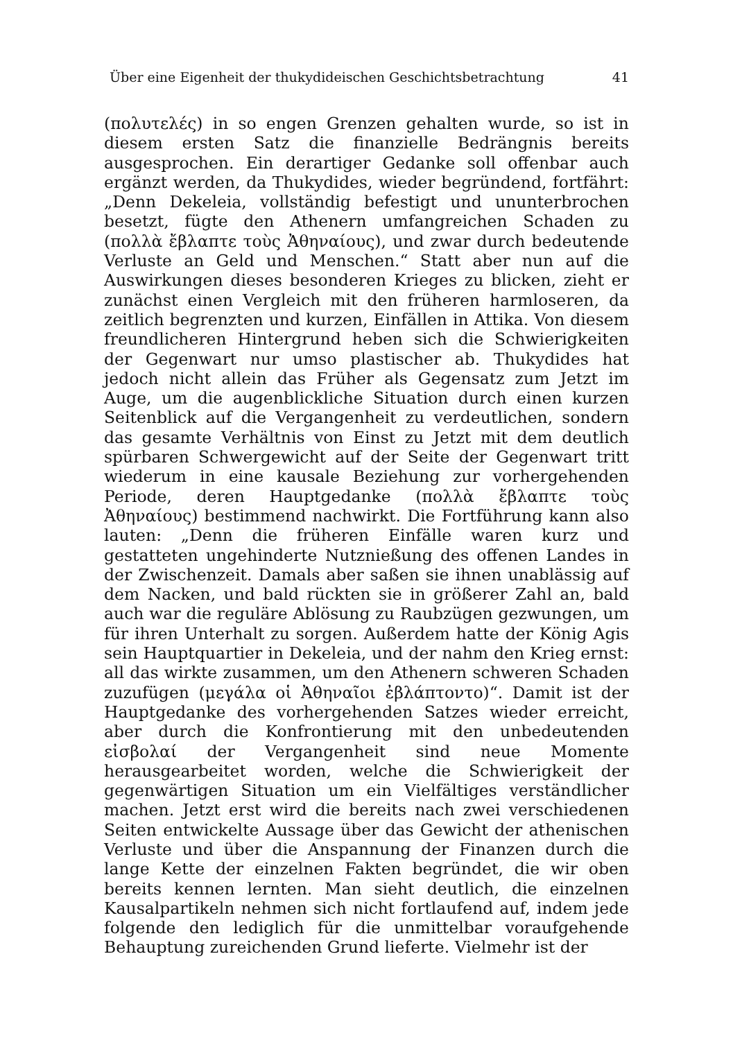Über eine Eigenheit der thukydideischen Geschichtsbetrachtung 41
(πολυτελές) in so engen Grenzen gehalten wurde, so ist in diesem ersten Satz die finanzielle Bedrängnis bereits ausgesprochen. Ein derartiger Gedanke soll offenbar auch ergänzt werden, da Thukydides, wieder begründend, fortfährt: „Denn Dekeleia, vollständig befestigt und ununterbrochen besetzt, fügte den Athenern umfangreichen Schaden zu (πολλὰ ἔβλαπτε τοὺς Ἀθηναίους), und zwar durch bedeutende Verluste an Geld und Menschen.“ Statt aber nun auf die Auswirkungen dieses besonderen Krieges zu blicken, zieht er zunächst einen Vergleich mit den früheren harmloseren, da zeitlich begrenzten und kurzen, Einfällen in Attika. Von diesem freundlicheren Hintergrund heben sich die Schwierigkeiten der Gegenwart nur umso plastischer ab. Thukydides hat jedoch nicht allein das Früher als Gegensatz zum Jetzt im Auge, um die augenblickliche Situation durch einen kurzen Seitenblick auf die Vergangenheit zu verdeutlichen, sondern das gesamte Verhältnis von Einst zu Jetzt mit dem deutlich spürbaren Schwergewicht auf der Seite der Gegenwart tritt wiederum in eine kausale Beziehung zur vorhergehenden Periode, deren Hauptgedanke (πολλὰ ἔβλαπτε τοὺς Ἀθηναίους) bestimmend nachwirkt. Die Fortführung kann also lauten: „Denn die früheren Einfälle waren kurz und gestatteten ungehinderte Nutznießung des offenen Landes in der Zwischenzeit. Damals aber saßen sie ihnen unablässig auf dem Nacken, und bald rückten sie in größerer Zahl an, bald auch war die reguläre Ablösung zu Raubzügen gezwungen, um für ihren Unterhalt zu sorgen. Außerdem hatte der König Agis sein Hauptquartier in Dekeleia, und der nahm den Krieg ernst: all das wirkte zusammen, um den Athenern schweren Schaden zuzufügen (μεγάλα οἱ Ἀθηναῖοι ἐβλάπτοντο)“. Damit ist der Hauptgedanke des vorhergehenden Satzes wieder erreicht, aber durch die Konfrontierung mit den unbedeutenden εἰσβολαί der Vergangenheit sind neue Momente herausgearbeitet worden, welche die Schwierigkeit der gegenwärtigen Situation um ein Vielfältiges verständlicher machen. Jetzt erst wird die bereits nach zwei verschiedenen Seiten entwickelte Aussage über das Gewicht der athenischen Verluste und über die Anspannung der Finanzen durch die lange Kette der einzelnen Fakten begründet, die wir oben bereits kennen lernten. Man sieht deutlich, die einzelnen Kausalpartikeln nehmen sich nicht fortlaufend auf, indem jede folgende den lediglich für die unmittelbar voraufgehende Behauptung zureichenden Grund lieferte. Vielmehr ist der